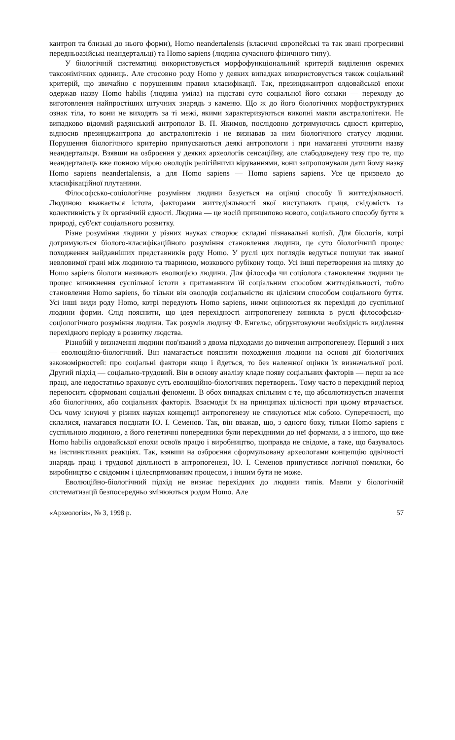кантроп та близькі до нього форми), Homo neandertalensis (класичні європейські та так звані прогресивні передньоазійські неандертальці) та Homo sapiens (людина сучасного фізичного типу).
У біологічній систематиці використовується морфофункціональний критерій виділення окремих таксонімічних одиниць. Але стосовно роду Homo у деяких випадках використовується також соціальний критерій, що звичайно є порушенням правил класифікації. Так, презинджантроп олдовайської епохи одержав назву Homo habilis (людина уміла) на підставі суто соціальної його ознаки — переходу до виготовлення найпростіших штучних знарядь з каменю. Що ж до його біологічних морфоструктурних ознак тіла, то вони не виходять за ті межі, якими характеризуються викопні мавпи австралопітеки. Не випадково відомий радянський антрополог В. П. Якимов, послідовно дотримуючись єдності критерію, відносив презинджантропа до австралопітеків і не визнавав за ним біологічного статусу людини. Порушення біологічного критерію припускаються деякі антропологи і при намаганні уточнити назву неандертальця. Взявши на озброєння у деяких археологів сенсаційну, але слабодоведену тезу про те, що неандерталець вже повною мірою оволодів релігійними віруваннями, вони запропонували дати йому назву Homo sapiens neandertalensis, а для Homo sapiens — Homo sapiens sapiens. Усе це призвело до класифікаційної плутанини.
Філософсько-соціологічне розуміння людини базується на оцінці способу її життєдіяльності. Людиною вважається істота, факторами життєдіяльності якої виступають праця, свідомість та колективність у їх органічній єдності. Людина — це носій принципово нового, соціального способу буття в природі, суб'єкт соціального розвитку.
Різне розуміння людини у різних науках створює складні пізнавальні колізії. Для біологів, котрі дотримуються біолого-класифікаційного розуміння становлення людини, це суто біологічний процес походження найдавніших представників роду Homo. У руслі цих поглядів ведуться пошуки так званої невловимої грані між людиною та твариною, мозкового рубікону тощо. Усі інші перетворення на шляху до Homo sapiens біологи називають еволюцією людини. Для філософа чи соціолога становлення людини це процес виникнення суспільної істоти з притаманним їй соціальним способом життєдіяльності, тобто становлення Homo sapiens, бо тільки він оволодів соціальністю як цілісним способом соціального буття. Усі інші види роду Homo, котрі передують Homo sapiens, ними оцінюються як перехідні до суспільної людини форми. Слід пояснити, що ідея перехідності антропогенезу виникла в руслі філософсько-соціологічного розуміння людини. Так розумів людину Ф. Енгельс, обґрунтовуючи необхідність виділення перехідного періоду в розвитку людства.
Різнобій у визначенні людини пов'язаний з двома підходами до вивчення антропогенезу. Перший з них — еволюційно-біологічний. Він намагається пояснити походження людини на основі дії біологічних закономірностей: про соціальні фактори якщо і йдеться, то без належної оцінки їх визначальної ролі. Другий підхід — соціально-трудовий. Він в основу аналізу кладе появу соціальних факторів — перш за все праці, але недостатньо враховує суть еволюційно-біологічних перетворень. Тому часто в перехідний період переносить сформовані соціальні феномени. В обох випадках спільним є те, що абсолютизується значення або біологічних, або соціальних факторів. Взаємодія їх на принципах цілісності при цьому втрачається. Ось чому існуючі у різних науках концепції антропогенезу не стикуються між собою. Суперечності, що склалися, намагався поєднати Ю. І. Семенов. Так, він вважав, що, з одного боку, тільки Homo sapiens є суспільною людиною, а його генетичні попередники були перехідними до неї формами, а з іншого, що вже Homo habilis олдовайської епохи освоїв працю і виробництво, щоправда не свідоме, а таке, що базувалось на інстинктивних реакціях. Так, взявши на озброєння сформульовану археологами концепцію одвічності знарядь праці і трудової діяльності в антропогенезі, Ю. І. Семенов припустився логічної помилки, бо виробництво є свідомим і цілеспрямованим процесом, і іншим бути не може.
Еволюційно-біологічний підхід не визнає перехідних до людини типів. Мавпи у біологічній систематизації безпосередньо змінюються родом Homo. Але
«Археологія», № 3, 1998 р. 57